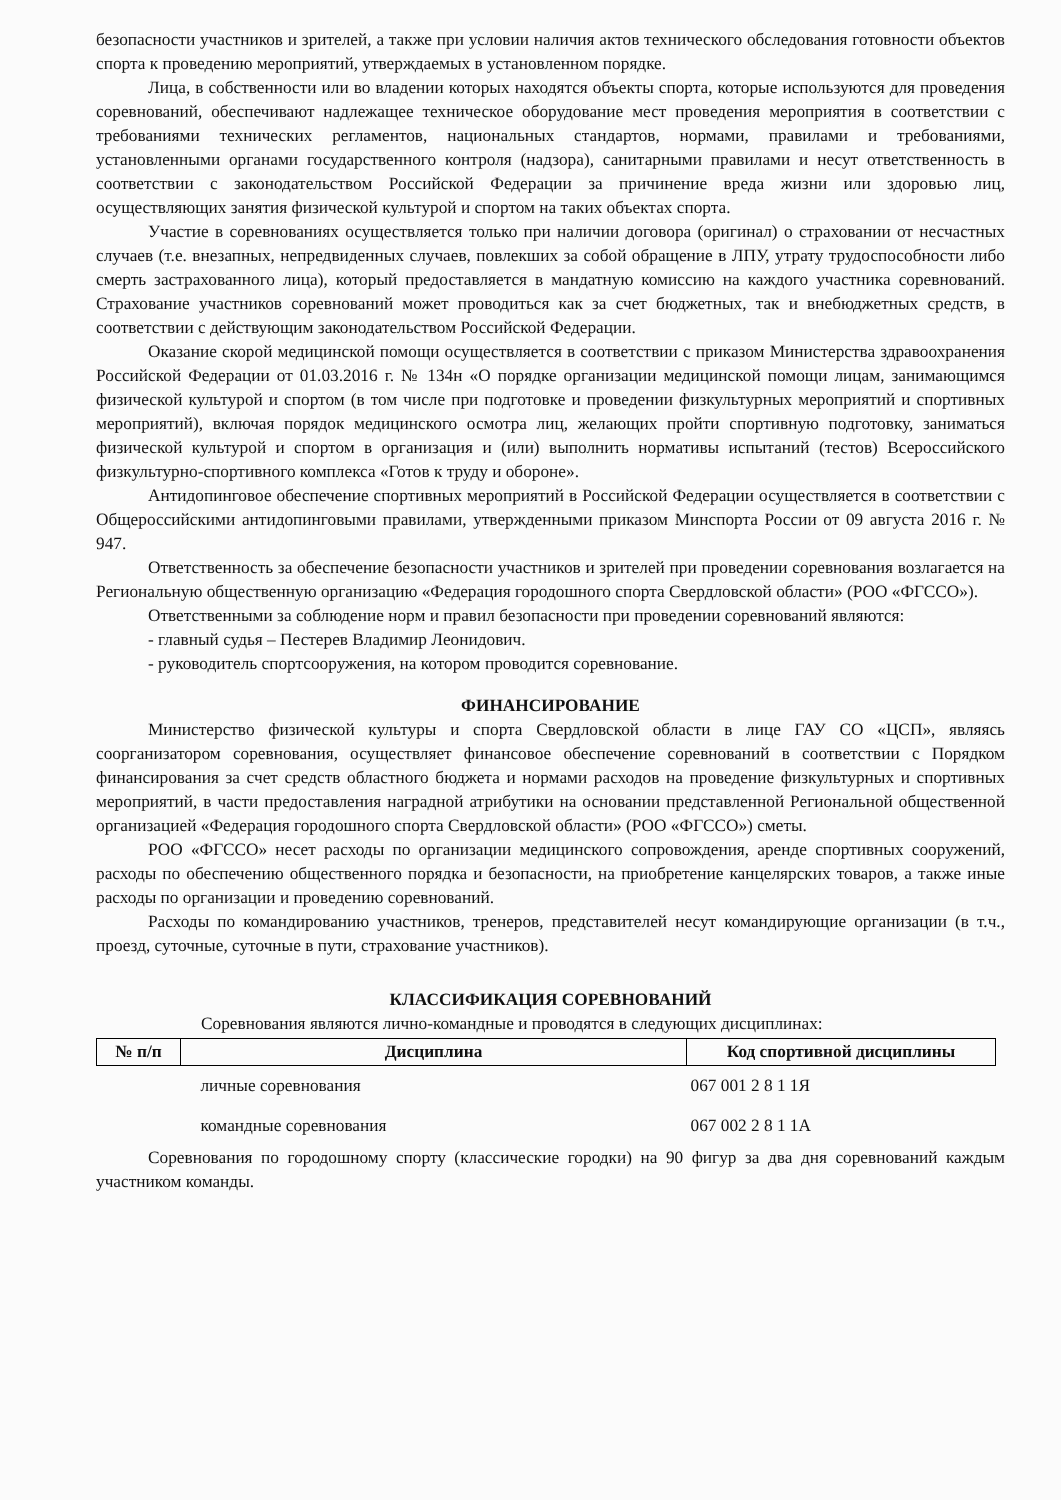безопасности участников и зрителей, а также при условии наличия актов технического обследования готовности объектов спорта к проведению мероприятий, утверждаемых в установленном порядке.
Лица, в собственности или во владении которых находятся объекты спорта, которые используются для проведения соревнований, обеспечивают надлежащее техническое оборудование мест проведения мероприятия в соответствии с требованиями технических регламентов, национальных стандартов, нормами, правилами и требованиями, установленными органами государственного контроля (надзора), санитарными правилами и несут ответственность в соответствии с законодательством Российской Федерации за причинение вреда жизни или здоровью лиц, осуществляющих занятия физической культурой и спортом на таких объектах спорта.
Участие в соревнованиях осуществляется только при наличии договора (оригинал) о страховании от несчастных случаев (т.е. внезапных, непредвиденных случаев, повлекших за собой обращение в ЛПУ, утрату трудоспособности либо смерть застрахованного лица), который предоставляется в мандатную комиссию на каждого участника соревнований. Страхование участников соревнований может проводиться как за счет бюджетных, так и внебюджетных средств, в соответствии с действующим законодательством Российской Федерации.
Оказание скорой медицинской помощи осуществляется в соответствии с приказом Министерства здравоохранения Российской Федерации от 01.03.2016 г. № 134н «О порядке организации медицинской помощи лицам, занимающимся физической культурой и спортом (в том числе при подготовке и проведении физкультурных мероприятий и спортивных мероприятий), включая порядок медицинского осмотра лиц, желающих пройти спортивную подготовку, заниматься физической культурой и спортом в организация и (или) выполнить нормативы испытаний (тестов) Всероссийского физкультурно-спортивного комплекса «Готов к труду и обороне».
Антидопинговое обеспечение спортивных мероприятий в Российской Федерации осуществляется в соответствии с Общероссийскими антидопинговыми правилами, утвержденными приказом Минспорта России от 09 августа 2016 г. № 947.
Ответственность за обеспечение безопасности участников и зрителей при проведении соревнования возлагается на Региональную общественную организацию «Федерация городошного спорта Свердловской области» (РОО «ФГССО»).
Ответственными за соблюдение норм и правил безопасности при проведении соревнований являются:
- главный судья – Пестерев Владимир Леонидович.
- руководитель спортсооружения, на котором проводится соревнование.
ФИНАНСИРОВАНИЕ
Министерство физической культуры и спорта Свердловской области в лице ГАУ СО «ЦСП», являясь соорганизатором соревнования, осуществляет финансовое обеспечение соревнований в соответствии с Порядком финансирования за счет средств областного бюджета и нормами расходов на проведение физкультурных и спортивных мероприятий, в части предоставления наградной атрибутики на основании представленной Региональной общественной организацией «Федерация городошного спорта Свердловской области» (РОО «ФГССО») сметы.
РОО «ФГССО» несет расходы по организации медицинского сопровождения, аренде спортивных сооружений, расходы по обеспечению общественного порядка и безопасности, на приобретение канцелярских товаров, а также иные расходы по организации и проведению соревнований.
Расходы по командированию участников, тренеров, представителей несут командирующие организации (в т.ч., проезд, суточные, суточные в пути, страхование участников).
КЛАССИФИКАЦИЯ СОРЕВНОВАНИЙ
Соревнования являются лично-командные и проводятся в следующих дисциплинах:
| № п/п | Дисциплина | Код спортивной дисциплины |
| --- | --- | --- |
| | личные соревнования | 067 001 2 8 1 1Я |
| | командные соревнования | 067 002 2 8 1 1А |
Соревнования по городошному спорту (классические городки) на 90 фигур за два дня соревнований каждым участником команды.